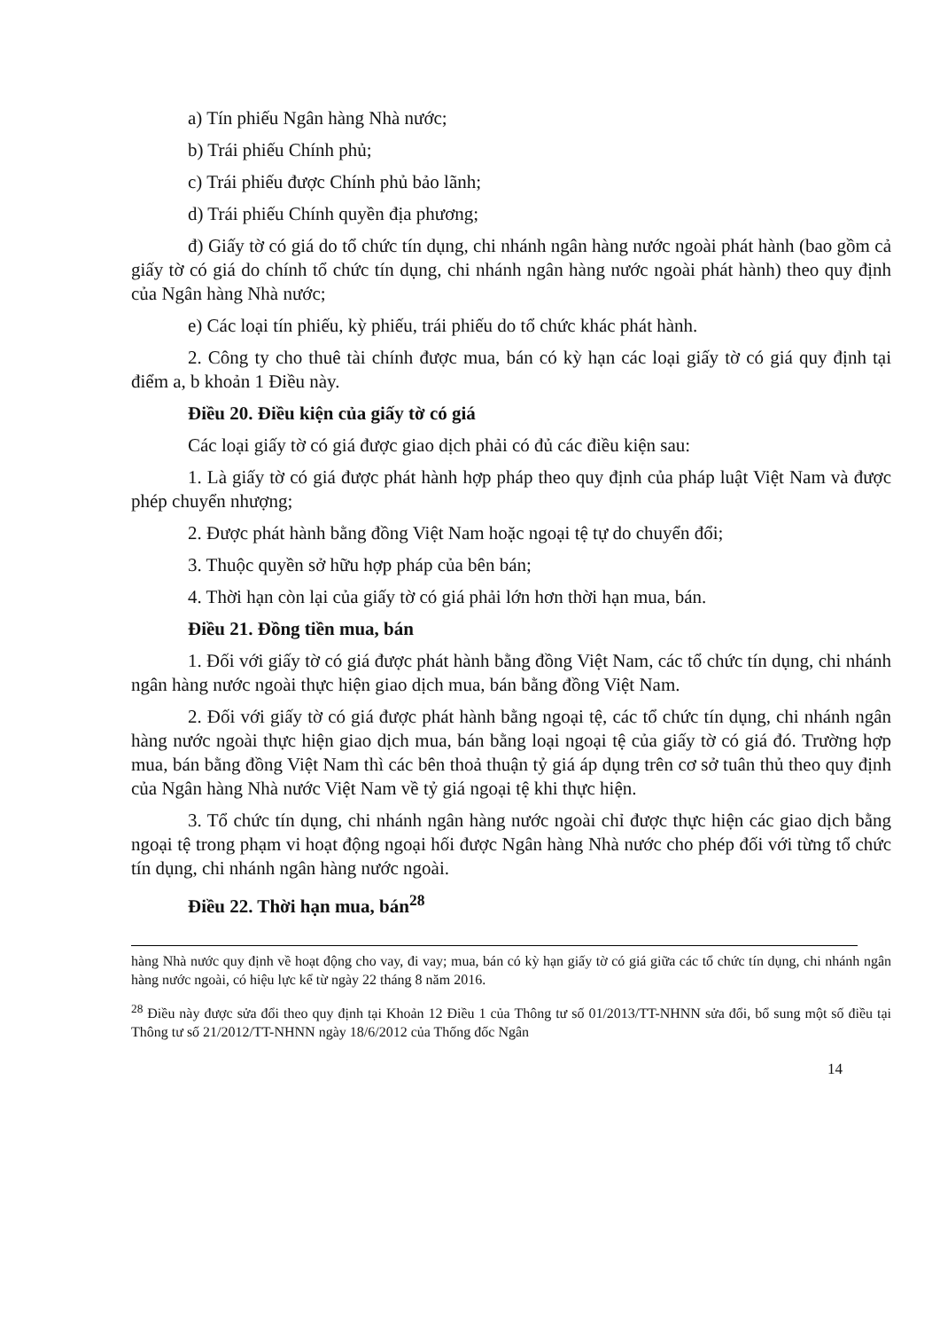a) Tín phiếu Ngân hàng Nhà nước;
b) Trái phiếu Chính phủ;
c) Trái phiếu được Chính phủ bảo lãnh;
d) Trái phiếu Chính quyền địa phương;
đ) Giấy tờ có giá do tổ chức tín dụng, chi nhánh ngân hàng nước ngoài phát hành (bao gồm cả giấy tờ có giá do chính tổ chức tín dụng, chi nhánh ngân hàng nước ngoài phát hành) theo quy định của Ngân hàng Nhà nước;
e) Các loại tín phiếu, kỳ phiếu, trái phiếu do tổ chức khác phát hành.
2. Công ty cho thuê tài chính được mua, bán có kỳ hạn các loại giấy tờ có giá quy định tại điểm a, b khoản 1 Điều này.
Điều 20. Điều kiện của giấy tờ có giá
Các loại giấy tờ có giá được giao dịch phải có đủ các điều kiện sau:
1. Là giấy tờ có giá được phát hành hợp pháp theo quy định của pháp luật Việt Nam và được phép chuyển nhượng;
2. Được phát hành bằng đồng Việt Nam hoặc ngoại tệ tự do chuyển đổi;
3. Thuộc quyền sở hữu hợp pháp của bên bán;
4. Thời hạn còn lại của giấy tờ có giá phải lớn hơn thời hạn mua, bán.
Điều 21. Đồng tiền mua, bán
1. Đối với giấy tờ có giá được phát hành bằng đồng Việt Nam, các tổ chức tín dụng, chi nhánh ngân hàng nước ngoài thực hiện giao dịch mua, bán bằng đồng Việt Nam.
2. Đối với giấy tờ có giá được phát hành bằng ngoại tệ, các tổ chức tín dụng, chi nhánh ngân hàng nước ngoài thực hiện giao dịch mua, bán bằng loại ngoại tệ của giấy tờ có giá đó. Trường hợp mua, bán bằng đồng Việt Nam thì các bên thoả thuận tỷ giá áp dụng trên cơ sở tuân thủ theo quy định của Ngân hàng Nhà nước Việt Nam về tỷ giá ngoại tệ khi thực hiện.
3. Tổ chức tín dụng, chi nhánh ngân hàng nước ngoài chỉ được thực hiện các giao dịch bằng ngoại tệ trong phạm vi hoạt động ngoại hối được Ngân hàng Nhà nước cho phép đối với từng tổ chức tín dụng, chi nhánh ngân hàng nước ngoài.
Điều 22. Thời hạn mua, bán<sup>28</sup>
hàng Nhà nước quy định về hoạt động cho vay, đi vay; mua, bán có kỳ hạn giấy tờ có giá giữa các tổ chức tín dụng, chi nhánh ngân hàng nước ngoài, có hiệu lực kể từ ngày 22 tháng 8 năm 2016.
<sup>28</sup> Điều này được sửa đổi theo quy định tại Khoản 12 Điều 1 của Thông tư số 01/2013/TT-NHNN sửa đổi, bổ sung một số điều tại Thông tư số 21/2012/TT-NHNN ngày 18/6/2012 của Thống đốc Ngân
14